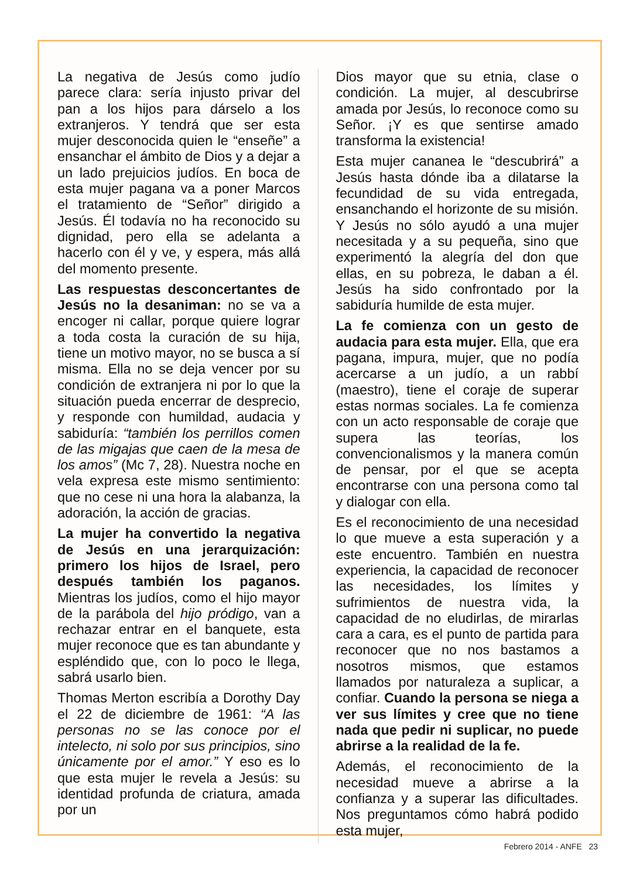La negativa de Jesús como judío parece clara: sería injusto privar del pan a los hijos para dárselo a los extranjeros. Y tendrá que ser esta mujer desconocida quien le “enseñe” a ensanchar el ámbito de Dios y a dejar a un lado prejuicios judíos. En boca de esta mujer pagana va a poner Marcos el tratamiento de “Señor” dirigido a Jesús. Él todavía no ha reconocido su dignidad, pero ella se adelanta a hacerlo con él y ve, y espera, más allá del momento presente.
Las respuestas desconcertantes de Jesús no la desaniman: no se va a encoger ni callar, porque quiere lograr a toda costa la curación de su hija, tiene un motivo mayor, no se busca a sí misma. Ella no se deja vencer por su condición de extranjera ni por lo que la situación pueda encerrar de desprecio, y responde con humildad, audacia y sabiduría: “también los perrillos comen de las migajas que caen de la mesa de los amos” (Mc 7, 28). Nuestra noche en vela expresa este mismo sentimiento: que no cese ni una hora la alabanza, la adoración, la acción de gracias.
La mujer ha convertido la negativa de Jesús en una jerarquización: primero los hijos de Israel, pero después también los paganos. Mientras los judíos, como el hijo mayor de la parábola del hijo pródigo, van a rechazar entrar en el banquete, esta mujer reconoce que es tan abundante y espléndido que, con lo poco le llega, sabrá usarlo bien.
Thomas Merton escribía a Dorothy Day el 22 de diciembre de 1961: “A las personas no se las conoce por el intelecto, ni solo por sus principios, sino únicamente por el amor.” Y eso es lo que esta mujer le revela a Jesús: su identidad profunda de criatura, amada por un
Dios mayor que su etnia, clase o condición. La mujer, al descubrirse amada por Jesús, lo reconoce como su Señor. ¡Y es que sentirse amado transforma la existencia!
Esta mujer cananea le “descubrirá” a Jesús hasta dónde iba a dilatarse la fecundidad de su vida entregada, ensanchando el horizonte de su misión. Y Jesús no sólo ayudó a una mujer necesitada y a su pequeña, sino que experimentó la alegría del don que ellas, en su pobreza, le daban a él. Jesús ha sido confrontado por la sabiduría humilde de esta mujer.
La fe comienza con un gesto de audacia para esta mujer. Ella, que era pagana, impura, mujer, que no podía acercarse a un judío, a un rabbí (maestro), tiene el coraje de superar estas normas sociales. La fe comienza con un acto responsable de coraje que supera las teorías, los convencionalismos y la manera común de pensar, por el que se acepta encontrarse con una persona como tal y dialogar con ella.
Es el reconocimiento de una necesidad lo que mueve a esta superación y a este encuentro. También en nuestra experiencia, la capacidad de reconocer las necesidades, los límites y sufrimientos de nuestra vida, la capacidad de no eludirlas, de mirarlas cara a cara, es el punto de partida para reconocer que no nos bastamos a nosotros mismos, que estamos llamados por naturaleza a suplicar, a confiar. Cuando la persona se niega a ver sus límites y cree que no tiene nada que pedir ni suplicar, no puede abrirse a la realidad de la fe.
Además, el reconocimiento de la necesidad mueve a abrirse a la confianza y a superar las dificultades. Nos preguntamos cómo habrá podido esta mujer,
Febrero 2014 - ANFE 23